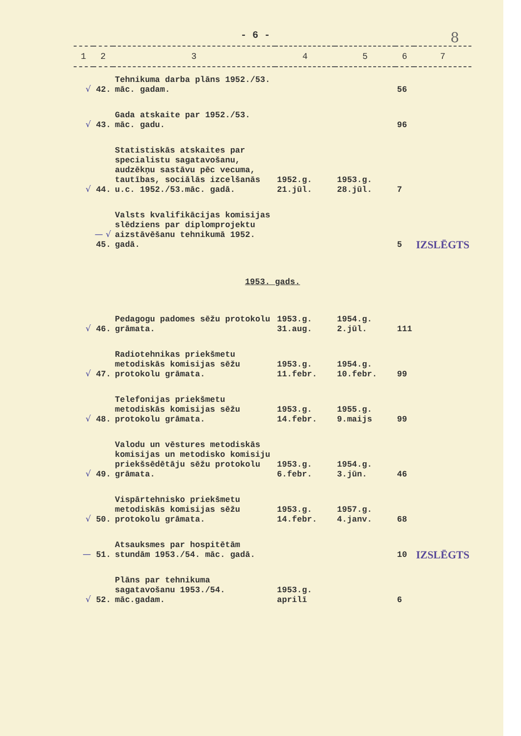- 6 - 8
| 1 | 2 | 3 | 4 | 5 | 6 | 7 |
| --- | --- | --- | --- | --- | --- | --- |
| √ 42. | | Tehnikuma darba plāns 1952./53. māc. gadam. | | | 56 | |
| √ 43. | | Gada atskaite par 1952./53. māc. gadu. | | | 96 | |
| √ 44. | | Statistiskās atskaites par specialistu sagatavošanu, audzēkņu sastāvu pēc vecuma, tautības, sociālās izcelšanās u.c. 1952./53.māc. gadā. | 1952.g. 21.jūl. | 1953.g. 28.jūl. | 7 | |
| — √ 45. | | Valsts kvalifikācijas komisijas slēdziens par diplomprojektu aizstāvēšanu tehnikumā 1952. gadā. | | | 5 | IZSLĒGTS |
| 1953. gads. | | | | | | |
| √ 46. | | Pedagogu padomes sēžu protokolu grāmata. | 1953.g. 31.aug. | 1954.g. 2.jūl. | 111 | |
| √ 47. | | Radiotehnikas priekšmetu metodiskās komisijas sēžu protokolu grāmata. | 1953.g. 11.febr. | 1954.g. 10.febr. | 99 | |
| √ 48. | | Telefonijas priekšmetu metodiskās komisijas sēžu protokolu grāmata. | 1953.g. 14.febr. | 1955.g. 9.maijs | 99 | |
| √ 49. | | Valodu un vēstures metodiskās komisijas un metodisko komisiju priekšsēdētāju sēžu protokolu grāmata. | 1953.g. 6.febr. | 1954.g. 3.jūn. | 46 | |
| √ 50. | | Vispārtehnisko priekšmetu metodiskās komisijas sēžu protokolu grāmata. | 1953.g. 14.febr. | 1957.g. 4.janv. | 68 | |
| — 51. | | Atsauksmes par hospitētām stundām 1953./54. māc. gadā. | | | 10 | IZSLĒGTS |
| √ 52. | | Plāns par tehnikuma sagatavošanu 1953./54. māc.gadam. | 1953.g. aprilī | | 6 | |